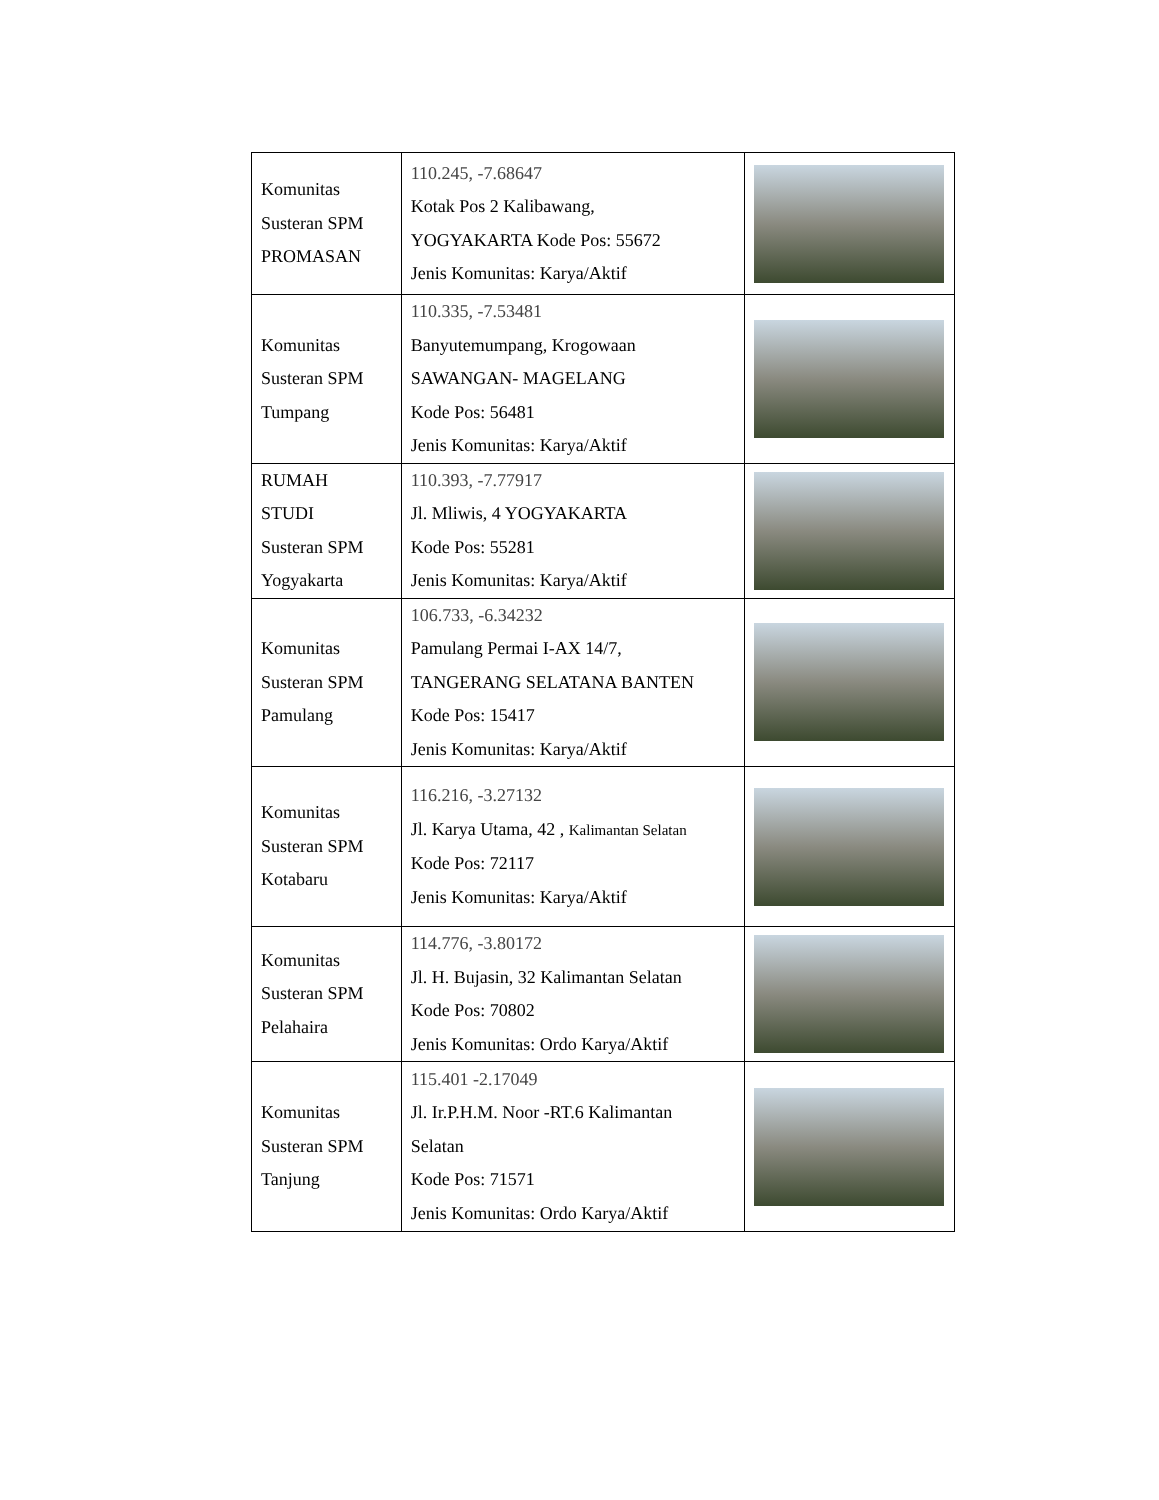| Komunitas Susteran SPM PROMASAN | 110.245, -7.68647 Kotak Pos 2 Kalibawang, YOGYAKARTA Kode Pos: 55672 Jenis Komunitas: Karya/Aktif | |
| Komunitas Susteran SPM Tumpang | 110.335, -7.53481 Banyutemumpang, Krogowaan SAWANGAN- MAGELANG Kode Pos: 56481 Jenis Komunitas: Karya/Aktif | |
| RUMAH STUDI Susteran SPM Yogyakarta | 110.393, -7.77917 Jl. Mliwis, 4 YOGYAKARTA Kode Pos: 55281 Jenis Komunitas: Karya/Aktif | |
| Komunitas Susteran SPM Pamulang | 106.733, -6.34232 Pamulang Permai I-AX 14/7, TANGERANG SELATANA BANTEN Kode Pos: 15417 Jenis Komunitas: Karya/Aktif | |
| Komunitas Susteran SPM Kotabaru | 116.216, -3.27132 Jl. Karya Utama, 42 , Kalimantan Selatan Kode Pos: 72117 Jenis Komunitas: Karya/Aktif | |
| Komunitas Susteran SPM Pelahaira | 114.776, -3.80172 Jl. H. Bujasin, 32 Kalimantan Selatan Kode Pos: 70802 Jenis Komunitas: Ordo Karya/Aktif | |
| Komunitas Susteran SPM Tanjung | 115.401 -2.17049 Jl. Ir.P.H.M. Noor -RT.6 Kalimantan Selatan Kode Pos: 71571 Jenis Komunitas: Ordo Karya/Aktif | |